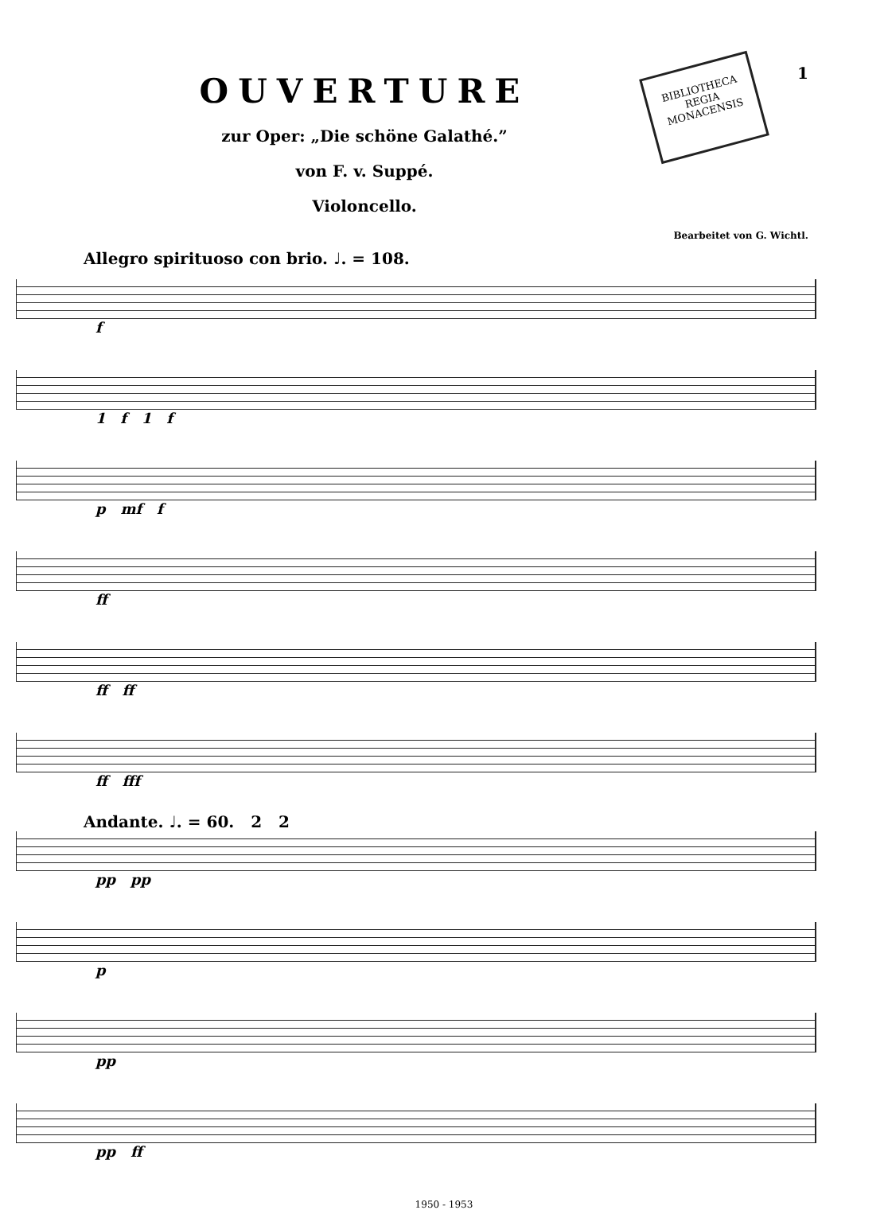1
BIBLIOTHECA
REGIA
MONACENSIS
OUVERTURE
zur Oper: „Die schöne Galathé.”
von F. v. Suppé.
Violoncello.
Bearbeitet von G. Wichtl.
Allegro spirituoso con brio. ♩. = 108.
f
1 f 1 f
p mf f
ff
ff ff
ff fff
Andante. ♩. = 60. 2 2
pp pp
p
pp
pp ff
1950 - 1953